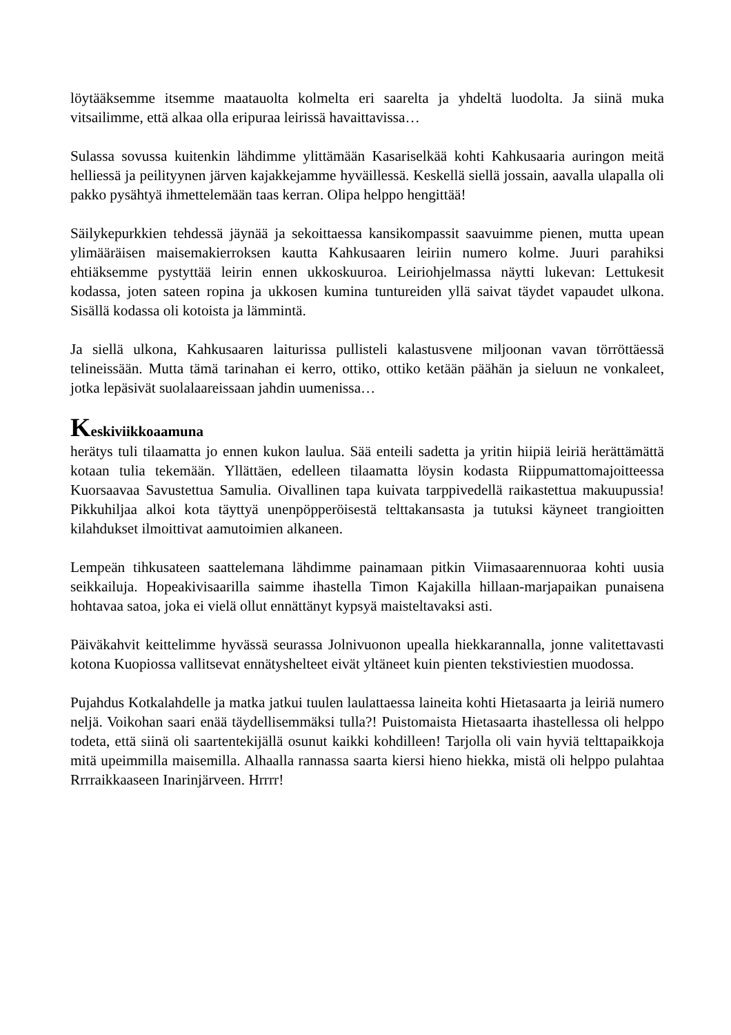löytääksemme itsemme maatauolta kolmelta eri saarelta ja yhdeltä luodolta. Ja siinä muka vitsailimme, että alkaa olla eripuraa leirissä havaittavissa…
Sulassa sovussa kuitenkin lähdimme ylittämään Kasariselkää kohti Kahkusaaria auringon meitä helliessä ja peilityynen järven kajakkejamme hyväillessä. Keskellä siellä jossain, aavalla ulapalla oli pakko pysähtyä ihmettelemään taas kerran. Olipa helppo hengittää!
Säilykepurkkien tehdessä jäynää ja sekoittaessa kansikompassit saavuimme pienen, mutta upean ylimääräisen maisemakierroksen kautta Kahkusaaren leiriin numero kolme. Juuri parahiksi ehtiäksemme pystyttää leirin ennen ukkoskuuroa. Leiriohjelmassa näytti lukevan: Lettukesit kodassa, joten sateen ropina ja ukkosen kumina tuntureiden yllä saivat täydet vapaudet ulkona. Sisällä kodassa oli kotoista ja lämmintä.
Ja siellä ulkona, Kahkusaaren laiturissa pullisteli kalastusvene miljoonan vavan törröttäessä telineissään. Mutta tämä tarinahan ei kerro, ottiko, ottiko ketään päähän ja sieluun ne vonkaleet, jotka lepäsivät suolalaareissaan jahdin uumenissa…
Keskiviikkoaamuna
herätys tuli tilaamatta jo ennen kukon laulua. Sää enteili sadetta ja yritin hiipiä leiriä herättämättä kotaan tulia tekemään. Yllättäen, edelleen tilaamatta löysin kodasta Riippumattomajoitteessa Kuorsaavaa Savustettua Samulia. Oivallinen tapa kuivata tarppivedellä raikastettua makuupussia! Pikkuhiljaa alkoi kota täyttyä unenpöpperöisestä telttakansasta ja tutuksi käyneet trangioitten kilahdukset ilmoittivat aamutoimien alkaneen.
Lempeän tihkusateen saattelemana lähdimme painamaan pitkin Viimasaarennuoraa kohti uusia seikkailuja. Hopeakivisaarilla saimme ihastella Timon Kajakilla hillaan-marjapaikan punaisena hohtavaa satoa, joka ei vielä ollut ennättänyt kypsyä maisteltavaksi asti.
Päiväkahvit keittelimme hyvässä seurassa Jolnivuonon upealla hiekkarannalla, jonne valitettavasti kotona Kuopiossa vallitsevat ennätyshelteet eivät yltäneet kuin pienten tekstiviestien muodossa.
Pujahdus Kotkalahdelle ja matka jatkui tuulen laulattaessa laineita kohti Hietasaarta ja leiriä numero neljä. Voikohan saari enää täydellisemmäksi tulla?! Puistomaista Hietasaarta ihastellessa oli helppo todeta, että siinä oli saartentekijällä osunut kaikki kohdilleen! Tarjolla oli vain hyviä telttapaikkoja mitä upeimmilla maisemilla. Alhaalla rannassa saarta kiersi hieno hiekka, mistä oli helppo pulahtaa Rrrraikkaaseen Inarinjärveen. Hrrrr!